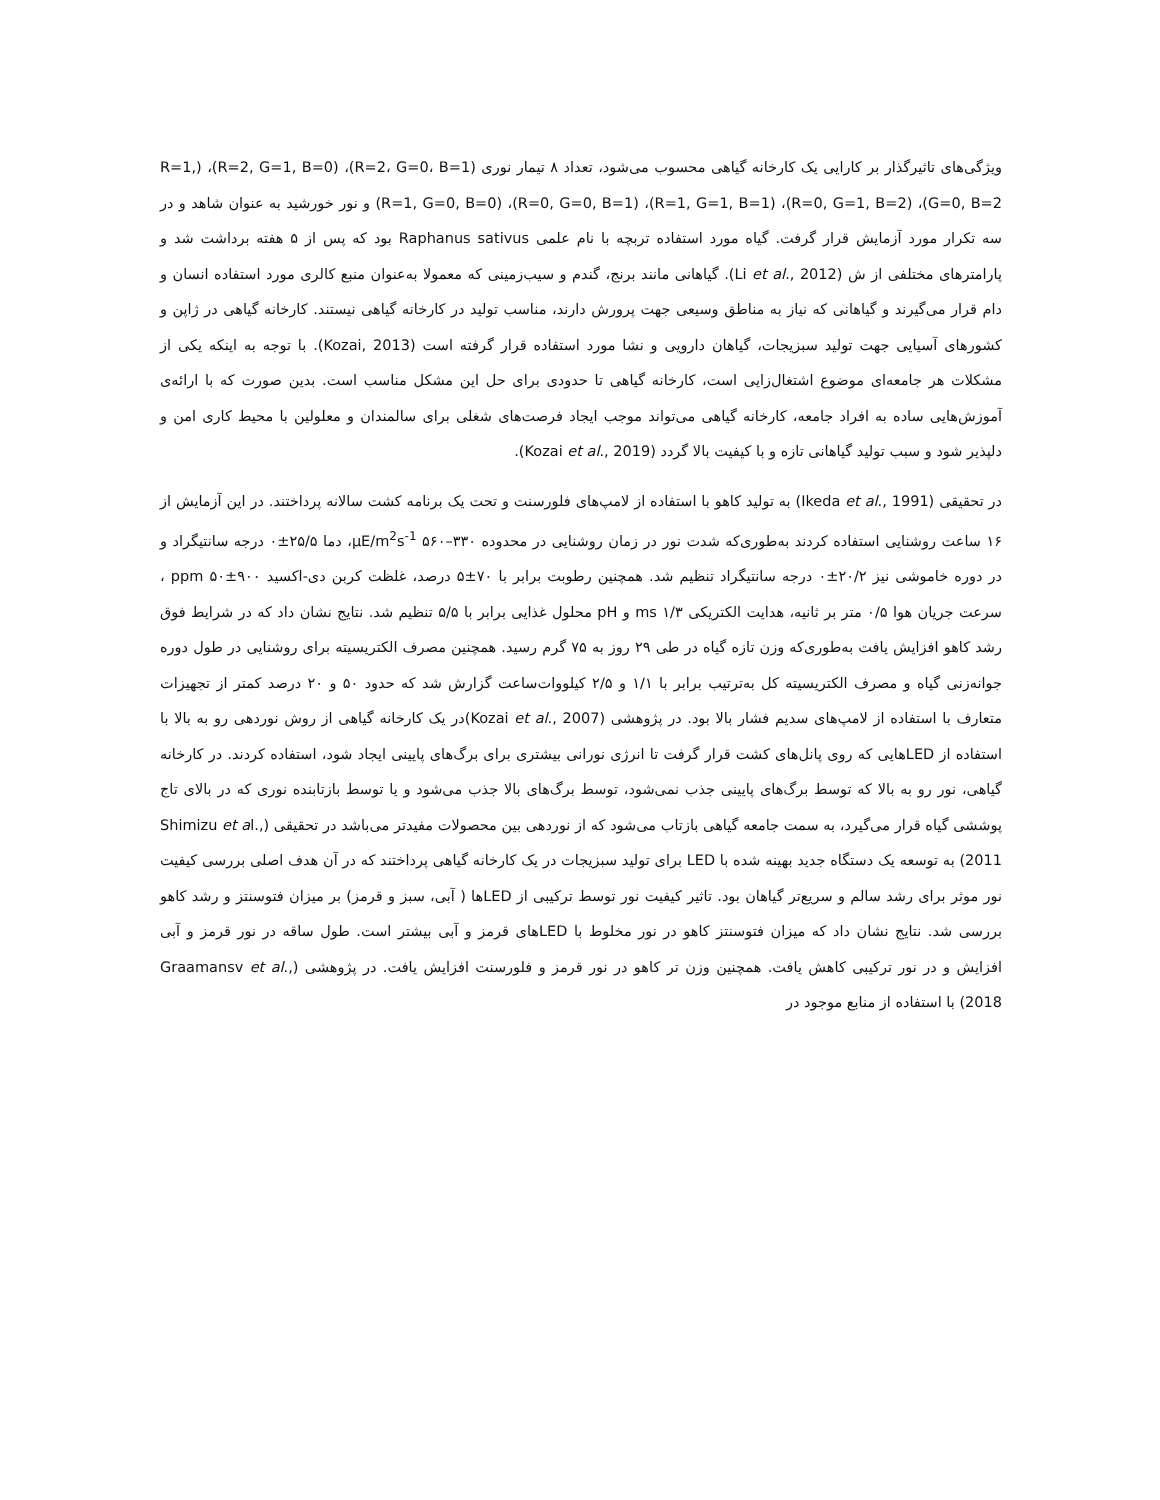ویژگی‌های تاثیرگذار بر کارایی یک کارخانه گیاهی محسوب می‌شود، تعداد ۸ تیمار نوری (R=2، G=0، B=1)، (R=2, G=1, B=0)، (R=1, G=0, B=2)، (R=0, G=1, B=2)، (R=1, G=1, B=1)، (R=0, G=0, B=1)، (R=1, G=0, B=0) و نور خورشید به عنوان شاهد و در سه تکرار مورد آزمایش قرار گرفت. گیاه مورد استفاده تربچه با نام علمی Raphanus sativus بود که پس از ۵ هفته برداشت شد و پارامترهای مختلفی از ش (Li et al., 2012). گیاهانی مانند برنج، گندم و سیب‌زمینی که معمولا به‌عنوان منبع کالری مورد استفاده انسان و دام قرار می‌گیرند و گیاهانی که نیاز به مناطق وسیعی جهت پرورش دارند، مناسب تولید در کارخانه گیاهی نیستند. کارخانه گیاهی در ژاپن و کشورهای آسیایی جهت تولید سبزیجات، گیاهان دارویی و نشا مورد استفاده قرار گرفته است (Kozai, 2013). با توجه به اینکه یکی از مشکلات هر جامعه‌ای موضوع اشتغال‌زایی است، کارخانه گیاهی تا حدودی برای حل این مشکل مناسب است. بدین صورت که با ارائه‌ی آموزش‌هایی ساده به افراد جامعه، کارخانه گیاهی می‌تواند موجب ایجاد فرصت‌های شغلی برای سالمندان و معلولین با محیط کاری امن و دلپذیر شود و سبب تولید گیاهانی تازه و با کیفیت بالا گردد (Kozai et al., 2019).
در تحقیقی (Ikeda et al., 1991) به تولید کاهو با استفاده از لامپ‌های فلورسنت و تحت یک برنامه کشت سالانه پرداختند. در این آزمایش از ۱۶ ساعت روشنایی استفاده کردند به‌طوری‌که شدت نور در زمان روشنایی در محدوده ۳۳۰–۵۶۰ μE/m<sup>2</sup>s<sup>-1</sup>، دما ۲۵/۵±۰ درجه سانتیگراد و در دوره خاموشی نیز ۲۰/۲±۰ درجه سانتیگراد تنظیم شد. همچنین رطوبت برابر با ۷۰±۵ درصد، غلظت کربن دی-اکسید ۹۰۰±۵۰ ppm ، سرعت جریان هوا ۰/۵ متر بر ثانیه، هدایت الکتریکی ۱/۳ ms و pH محلول غذایی برابر با ۵/۵ تنظیم شد. نتایج نشان داد که در شرایط فوق رشد کاهو افزایش یافت به‌طوری‌که وزن تازه گیاه در طی ۲۹ روز به ۷۵ گرم رسید. همچنین مصرف الکتریسیته برای روشنایی در طول دوره جوانه‌زنی گیاه و مصرف الکتریسیته کل به‌ترتیب برابر با ۱/۱ و ۲/۵ کیلووات‌ساعت گزارش شد که حدود ۵۰ و ۲۰ درصد کمتر از تجهیزات متعارف با استفاده از لامپ‌های سدیم فشار بالا بود. در پژوهشی (Kozai et al., 2007)در یک کارخانه گیاهی از روش نوردهی رو به بالا با استفاده از LEDهایی که روی پانل‌های کشت قرار گرفت تا انرژی نورانی بیشتری برای برگ‌های پایینی ایجاد شود، استفاده کردند. در کارخانه گیاهی، نور رو به بالا که توسط برگ‌های پایینی جذب نمی‌شود، توسط برگ‌های بالا جذب می‌شود و یا توسط بازتابنده نوری که در بالای تاج پوششی گیاه قرار می‌گیرد، به سمت جامعه گیاهی بازتاب می‌شود که از نوردهی بین محصولات مفیدتر می‌باشد در تحقیقی (Shimizu et al., 2011) به توسعه یک دستگاه جدید بهینه شده با LED برای تولید سبزیجات در یک کارخانه گیاهی پرداختند که در آن هدف اصلی بررسی کیفیت نور موثر برای رشد سالم و سریع‌تر گیاهان بود. تاثیر کیفیت نور توسط ترکیبی از LEDها ( آبی، سبز و قرمز) بر میزان فتوسنتز و رشد کاهو بررسی شد. نتایج نشان داد که میزان فتوسنتز کاهو در نور مخلوط با LEDهای قرمز و آبی بیشتر است. طول ساقه در نور قرمز و آبی افزایش و در نور ترکیبی کاهش یافت. همچنین وزن تر کاهو در نور قرمز و فلورسنت افزایش یافت. در پژوهشی (Graamansv et al., 2018) با استفاده از منابع موجود در